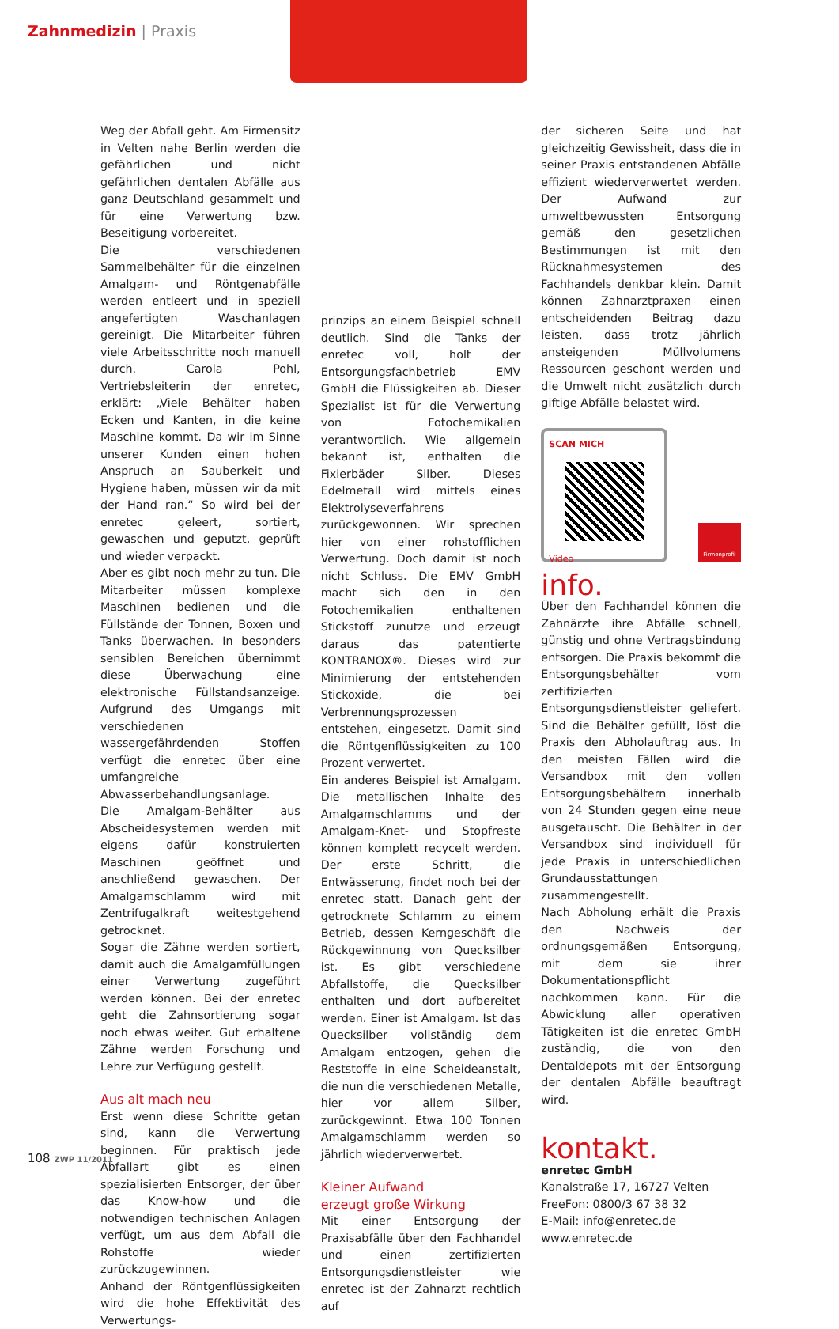Zahnmedizin | Praxis
Weg der Abfall geht. Am Firmensitz in Velten nahe Berlin werden die gefährlichen und nicht gefährlichen dentalen Abfälle aus ganz Deutschland gesammelt und für eine Verwertung bzw. Beseitigung vorbereitet.
Die verschiedenen Sammelbehälter für die einzelnen Amalgam- und Röntgenabfälle werden entleert und in speziell angefertigten Waschanlagen gereinigt. Die Mitarbeiter führen viele Arbeitsschritte noch manuell durch. Carola Pohl, Vertriebsleiterin der enretec, erklärt: „Viele Behälter haben Ecken und Kanten, in die keine Maschine kommt. Da wir im Sinne unserer Kunden einen hohen Anspruch an Sauberkeit und Hygiene haben, müssen wir da mit der Hand ran.“ So wird bei der enretec geleert, sortiert, gewaschen und geputzt, geprüft und wieder verpackt.
Aber es gibt noch mehr zu tun. Die Mitarbeiter müssen komplexe Maschinen bedienen und die Füllstände der Tonnen, Boxen und Tanks überwachen. In besonders sensiblen Bereichen übernimmt diese Überwachung eine elektronische Füllstandsanzeige. Aufgrund des Umgangs mit verschiedenen wassergefährdenden Stoffen verfügt die enretec über eine umfangreiche Abwasserbehandlungsanlage.
Die Amalgam-Behälter aus Abscheidesystemen werden mit eigens dafür konstruierten Maschinen geöffnet und anschließend gewaschen. Der Amalgamschlamm wird mit Zentrifugalkraft weitestgehend getrocknet.
Sogar die Zähne werden sortiert, damit auch die Amalgamfüllungen einer Verwertung zugeführt werden können. Bei der enretec geht die Zahnsortierung sogar noch etwas weiter. Gut erhaltene Zähne werden Forschung und Lehre zur Verfügung gestellt.
Aus alt mach neu
Erst wenn diese Schritte getan sind, kann die Verwertung beginnen. Für praktisch jede Abfallart gibt es einen spezialisierten Entsorger, der über das Know-how und die notwendigen technischen Anlagen verfügt, um aus dem Abfall die Rohstoffe wieder zurückzugewinnen.
Anhand der Röntgenflüssigkeiten wird die hohe Effektivität des Verwertungs-
prinzips an einem Beispiel schnell deutlich. Sind die Tanks der enretec voll, holt der Entsorgungsfachbetrieb EMV GmbH die Flüssigkeiten ab. Dieser Spezialist ist für die Verwertung von Fotochemikalien verantwortlich. Wie allgemein bekannt ist, enthalten die Fixierbäder Silber. Dieses Edelmetall wird mittels eines Elektrolyseverfahrens zurückgewonnen. Wir sprechen hier von einer rohstofflichen Verwertung. Doch damit ist noch nicht Schluss. Die EMV GmbH macht sich den in den Fotochemikalien enthaltenen Stickstoff zunutze und erzeugt daraus das patentierte KONTRANOX®. Dieses wird zur Minimierung der entstehenden Stickoxide, die bei Verbrennungsprozessen entstehen, eingesetzt. Damit sind die Röntgenflüssigkeiten zu 100 Prozent verwertet.
Ein anderes Beispiel ist Amalgam. Die metallischen Inhalte des Amalgamschlamms und der Amalgam-Knet- und Stopfreste können komplett recycelt werden. Der erste Schritt, die Entwässerung, findet noch bei der enretec statt. Danach geht der getrocknete Schlamm zu einem Betrieb, dessen Kerngeschäft die Rückgewinnung von Quecksilber ist. Es gibt verschiedene Abfallstoffe, die Quecksilber enthalten und dort aufbereitet werden. Einer ist Amalgam. Ist das Quecksilber vollständig dem Amalgam entzogen, gehen die Reststoffe in eine Scheideanstalt, die nun die verschiedenen Metalle, hier vor allem Silber, zurückgewinnt. Etwa 100 Tonnen Amalgamschlamm werden so jährlich wiederverwertet.
Kleiner Aufwand
erzeugt große Wirkung
Mit einer Entsorgung der Praxisabfälle über den Fachhandel und einen zertifizierten Entsorgungsdienstleister wie enretec ist der Zahnarzt rechtlich auf
der sicheren Seite und hat gleichzeitig Gewissheit, dass die in seiner Praxis entstandenen Abfälle effizient wiederverwertet werden. Der Aufwand zur umweltbewussten Entsorgung gemäß den gesetzlichen Bestimmungen ist mit den Rücknahmesystemen des Fachhandels denkbar klein. Damit können Zahnarztpraxen einen entscheidenden Beitrag dazu leisten, dass trotz jährlich ansteigenden Müllvolumens Ressourcen geschont werden und die Umwelt nicht zusätzlich durch giftige Abfälle belastet wird.
SCAN MICH
Video
Firmenprofil
info.
Über den Fachhandel können die Zahnärzte ihre Abfälle schnell, günstig und ohne Vertragsbindung entsorgen. Die Praxis bekommt die Entsorgungsbehälter vom zertifizierten Entsorgungsdienstleister geliefert. Sind die Behälter gefüllt, löst die Praxis den Abholauftrag aus. In den meisten Fällen wird die Versandbox mit den vollen Entsorgungsbehältern innerhalb von 24 Stunden gegen eine neue ausgetauscht. Die Behälter in der Versandbox sind individuell für jede Praxis in unterschiedlichen Grundausstattungen zusammengestellt.
Nach Abholung erhält die Praxis den Nachweis der ordnungsgemäßen Entsorgung, mit dem sie ihrer Dokumentationspflicht nachkommen kann. Für die Abwicklung aller operativen Tätigkeiten ist die enretec GmbH zuständig, die von den Dentaldepots mit der Entsorgung der dentalen Abfälle beauftragt wird.
kontakt.
enretec GmbH
Kanalstraße 17, 16727 Velten
FreeFon: 0800/3 67 38 32
E-Mail: info@enretec.de
www.enretec.de
108 ZWP 11/2011